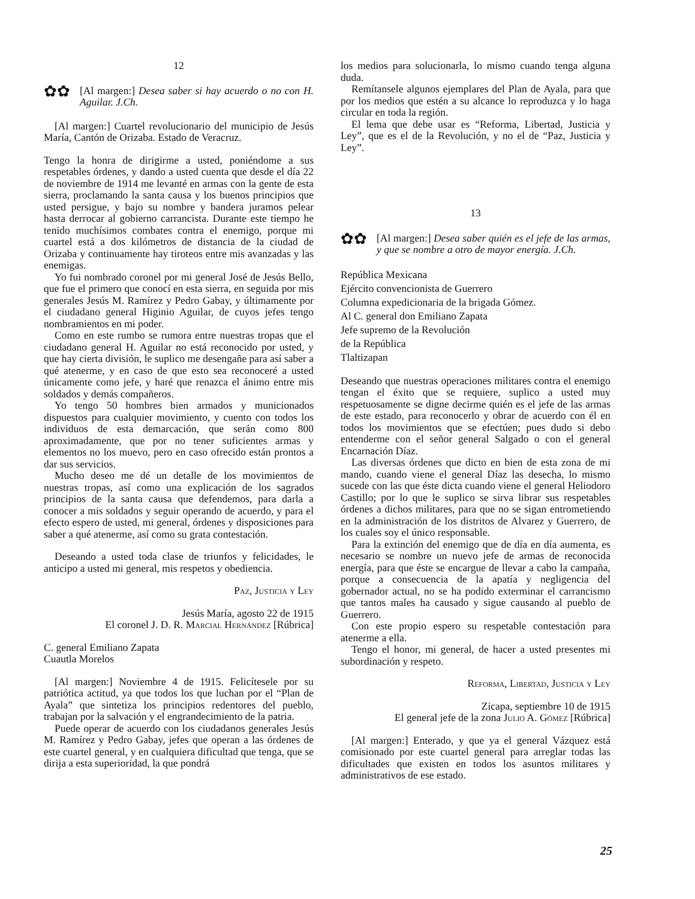12
✿✿
[Al margen:] Desea saber si hay acuerdo o no con H. Aguilar. J.Ch.
[Al margen:] Cuartel revolucionario del municipio de Jesús María, Cantón de Orizaba. Estado de Veracruz.
Tengo la honra de dirigirme a usted, poniéndome a sus respetables órdenes, y dando a usted cuenta que desde el día 22 de noviembre de 1914 me levanté en armas con la gente de esta sierra, proclamando la santa causa y los buenos principios que usted persigue, y bajo su nombre y bandera juramos pelear hasta derrocar al gobierno carrancista. Durante este tiempo he tenido muchísimos combates contra el enemigo, porque mi cuartel está a dos kilómetros de distancia de la ciudad de Orizaba y continuamente hay tiroteos entre mis avanzadas y las enemigas.
Yo fui nombrado coronel por mi general José de Jesús Bello, que fue el primero que conocí en esta sierra, en seguida por mis generales Jesús M. Ramírez y Pedro Gabay, y últimamente por el ciudadano general Higinio Aguilar, de cuyos jefes tengo nombramientos en mi poder.
Como en este rumbo se rumora entre nuestras tropas que el ciudadano general H. Aguilar no está reconocido por usted, y que hay cierta división, le suplico me desengañe para así saber a qué atenerme, y en caso de que esto sea reconoceré a usted únicamente como jefe, y haré que renazca el ánimo entre mis soldados y demás compañeros.
Yo tengo 50 hombres bien armados y municionados dispuestos para cualquier movimiento, y cuento con todos los individuos de esta demarcación, que serán como 800 aproximadamente, que por no tener suficientes armas y elementos no los muevo, pero en caso ofrecido están prontos a dar sus servicios.
Mucho deseo me dé un detalle de los movimientos de nuestras tropas, así como una explicación de los sagrados principios de la santa causa que defendemos, para darla a conocer a mis soldados y seguir operando de acuerdo, y para el efecto espero de usted, mi general, órdenes y disposiciones para saber a qué atenerme, así como su grata contestación.
Deseando a usted toda clase de triunfos y felicidades, le anticipo a usted mi general, mis respetos y obediencia.
Paz, Justicia y Ley
Jesús María, agosto 22 de 1915
El coronel J. D. R. Marcial Hernández [Rúbrica]
C. general Emiliano Zapata
Cuautla Morelos
[Al margen:] Noviembre 4 de 1915. Felicítesele por su patriótica actitud, ya que todos los que luchan por el “Plan de Ayala” que sintetiza los principios redentores del pueblo, trabajan por la salvación y el engrandecimiento de la patria.
Puede operar de acuerdo con los ciudadanos generales Jesús M. Ramírez y Pedro Gabay, jefes que operan a las órdenes de este cuartel general, y en cualquiera dificultad que tenga, que se dirija a esta superioridad, la que pondrá
los medios para solucionarla, lo mismo cuando tenga alguna duda.
Remítansele algunos ejemplares del Plan de Ayala, para que por los medios que estén a su alcance lo reproduzca y lo haga circular en toda la región.
El lema que debe usar es “Reforma, Libertad, Justicia y Ley”, que es el de la Revolución, y no el de “Paz, Justicia y Ley”.
13
✿✿
[Al margen:] Desea saber quién es el jefe de las armas, y que se nombre a otro de mayor energía. J.Ch.
República Mexicana
Ejército convencionista de Guerrero
Columna expedicionaria de la brigada Gómez.
Al C. general don Emiliano Zapata
Jefe supremo de la Revolución
de la República
Tlaltizapan
Deseando que nuestras operaciones militares contra el enemigo tengan el éxito que se requiere, suplico a usted muy respetuosamente se digne decirme quién es el jefe de las armas de este estado, para reconocerlo y obrar de acuerdo con él en todos los movimientos que se efectúen; pues dudo si debo entenderme con el señor general Salgado o con el general Encarnación Díaz.
Las diversas órdenes que dicto en bien de esta zona de mi mando, cuando viene el general Díaz las desecha, lo mismo sucede con las que éste dicta cuando viene el general Heliodoro Castillo; por lo que le suplico se sirva librar sus respetables órdenes a dichos militares, para que no se sigan entrometiendo en la administración de los distritos de Alvarez y Guerrero, de los cuales soy el único responsable.
Para la extinción del enemigo que de día en día aumenta, es necesario se nombre un nuevo jefe de armas de reconocida energía, para que éste se encargue de llevar a cabo la campaña, porque a consecuencia de la apatía y negligencia del gobernador actual, no se ha podido exterminar el carrancismo que tantos males ha causado y sigue causando al pueblo de Guerrero.
Con este propio espero su respetable contestación para atenerme a ella.
Tengo el honor, mi general, de hacer a usted presentes mi subordinación y respeto.
Reforma, Libertad, Justicia y Ley
Zicapa, septiembre 10 de 1915
El general jefe de la zona Julio A. Gómez [Rúbrica]
[Al margen:] Enterado, y que ya el general Vázquez está comisionado por este cuartel general para arreglar todas las dificultades que existen en todos los asuntos militares y administrativos de ese estado.
25